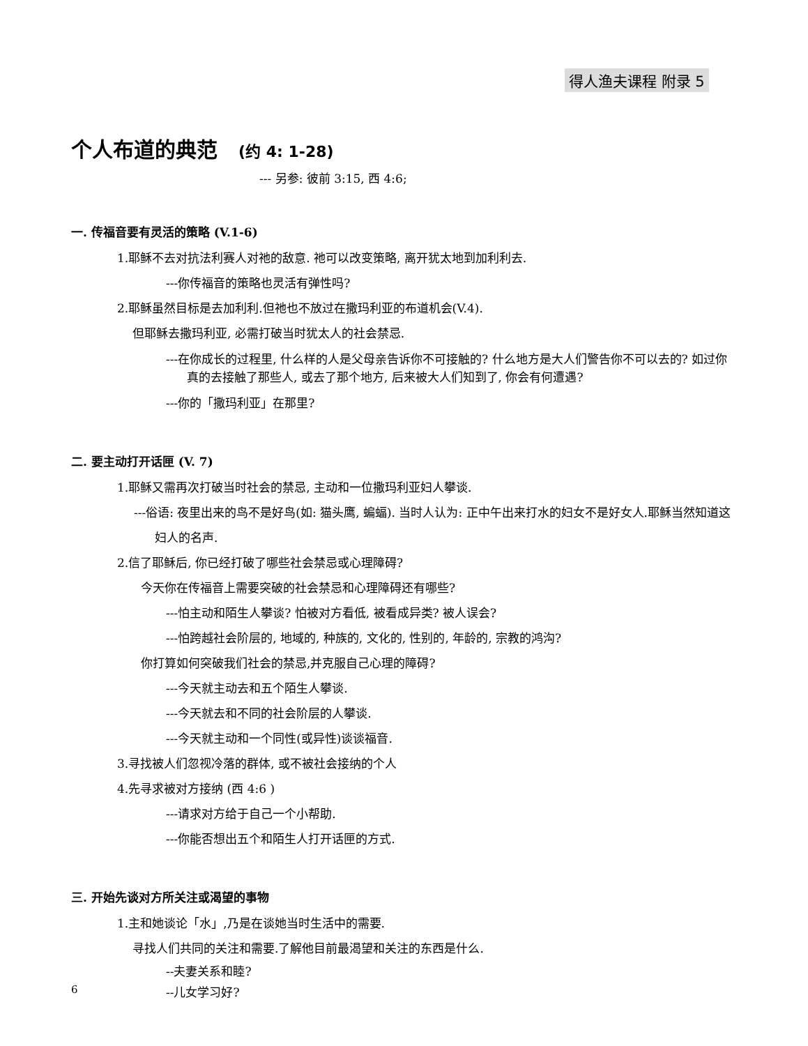得人渔夫课程 附录 5
个人布道的典范 (约 4: 1-28)
--- 另参: 彼前 3:15, 西 4:6;
一. 传福音要有灵活的策略 (V.1-6)
1.耶稣不去对抗法利赛人对祂的敌意. 祂可以改变策略, 离开犹太地到加利利去.
---你传福音的策略也灵活有弹性吗?
2.耶稣虽然目标是去加利利.但祂也不放过在撒玛利亚的布道机会(V.4).
但耶稣去撒玛利亚, 必需打破当时犹太人的社会禁忌.
---在你成长的过程里, 什么样的人是父母亲告诉你不可接触的? 什么地方是大人们警告你不可以去的? 如过你真的去接触了那些人, 或去了那个地方, 后来被大人们知到了, 你会有何遭遇?
---你的「撒玛利亚」在那里?
二. 要主动打开话匣 (V. 7)
1.耶稣又需再次打破当时社会的禁忌, 主动和一位撒玛利亚妇人攀谈.
---俗语: 夜里出来的鸟不是好鸟(如: 猫头鹰, 蝙蝠). 当时人认为: 正中午出来打水的妇女不是好女人.耶稣当然知道这妇人的名声.
2.信了耶稣后, 你已经打破了哪些社会禁忌或心理障碍?
今天你在传福音上需要突破的社会禁忌和心理障碍还有哪些?
---怕主动和陌生人攀谈? 怕被对方看低, 被看成异类? 被人误会?
---怕跨越社会阶层的, 地域的, 种族的, 文化的, 性别的, 年龄的, 宗教的鸿沟?
你打算如何突破我们社会的禁忌,并克服自己心理的障碍?
---今天就主动去和五个陌生人攀谈.
---今天就去和不同的社会阶层的人攀谈.
---今天就主动和一个同性(或异性)谈谈福音.
3.寻找被人们忽视冷落的群体, 或不被社会接纳的个人
4.先寻求被对方接纳 (西 4:6 )
---请求对方给于自己一个小帮助.
---你能否想出五个和陌生人打开话匣的方式.
三. 开始先谈对方所关注或渴望的事物
1.主和她谈论「水」,乃是在谈她当时生活中的需要.
寻找人们共同的关注和需要.了解他目前最渴望和关注的东西是什么.
--夫妻关系和睦?
--儿女学习好?
6